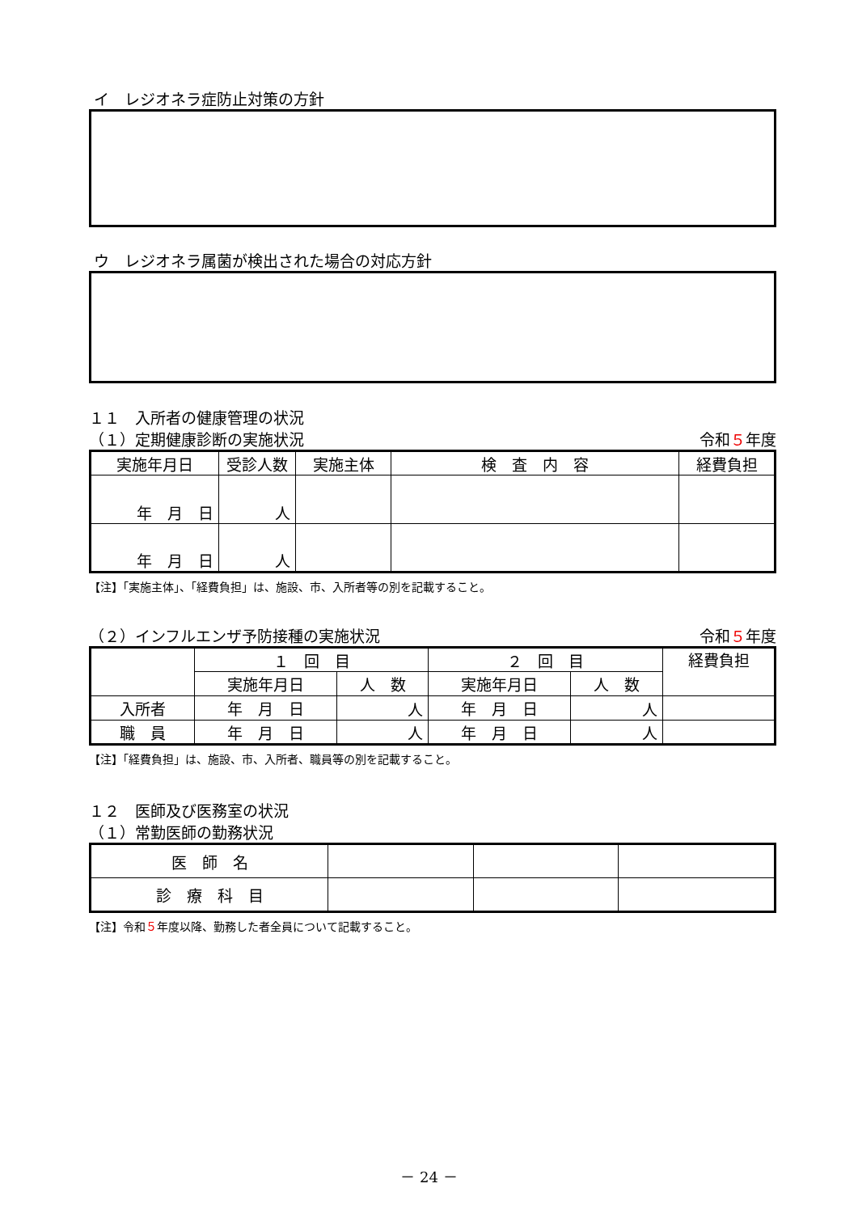イ　レジオネラ症防止対策の方針
ウ　レジオネラ属菌が検出された場合の対応方針
１１　入所者の健康管理の状況
（１）定期健康診断の実施状況 令和５年度
| 実施年月日 | 受診人数 | 実施主体 | 検 査 内 容 | 経費負担 |
| --- | --- | --- | --- | --- |
| 年 月 日 | 人 | | | |
| 年 月 日 | 人 | | | |
【注】「実施主体」、「経費負担」は、施設、市、入所者等の別を記載すること。
（２）インフルエンザ予防接種の実施状況 令和５年度
| | １ 回 目 | | ２ 回 目 | | 経費負担 |
| | 実施年月日 | 人 数 | 実施年月日 | 人 数 | |
| 入所者 | 年 月 日 | 人 | 年 月 日 | 人 | |
| 職 員 | 年 月 日 | 人 | 年 月 日 | 人 | |
【注】「経費負担」は、施設、市、入所者、職員等の別を記載すること。
１２　医師及び医務室の状況
（１）常勤医師の勤務状況
| 医 師 名 | | | |
| 診 療 科 目 | | | |
【注】令和５年度以降、勤務した者全員について記載すること。
－ 24 －